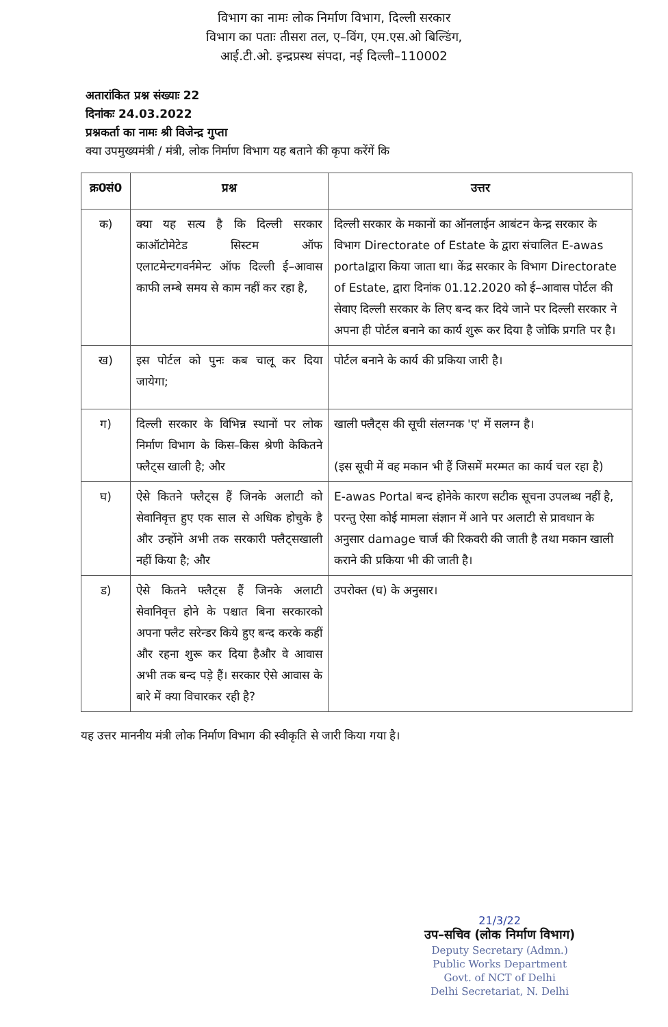विभाग का नामः लोक निर्माण विभाग, दिल्ली सरकार
विभाग का पताः तीसरा तल, ए–विंग, एम.एस.ओ बिल्डिंग,
आई.टी.ओ. इन्द्रप्रस्थ संपदा, नई दिल्ली–110002
अतारांकित प्रश्न संख्याः 22
दिनांकः 24.03.2022
प्रश्नकर्ता का नामः श्री विजेन्द्र गुप्ता
क्या उपमुख्यमंत्री / मंत्री, लोक निर्माण विभाग यह बताने की कृपा करेंगें कि
| क्र0सं0 | प्रश्न | उत्तर |
| --- | --- | --- |
| क) | क्या यह सत्य है कि दिल्ली सरकार काऑटोमेटेड सिस्टम ऑफ एलाटमेन्टगवर्नमेन्ट ऑफ दिल्ली ई–आवास काफी लम्बे समय से काम नहीं कर रहा है, | दिल्ली सरकार के मकानों का ऑनलाईन आबंटन केन्द्र सरकार के विभाग Directorate of Estate के द्वारा संचालित E-awas portalद्वारा किया जाता था। केंद्र सरकार के विभाग Directorate of Estate, द्वारा दिनांक 01.12.2020 को ई–आवास पोर्टल की सेवाए दिल्ली सरकार के लिए बन्द कर दिये जाने पर दिल्ली सरकार ने अपना ही पोर्टल बनाने का कार्य शुरू कर दिया है जोकि प्रगति पर है। |
| ख) | इस पोर्टल को पुनः कब चालू कर दिया जायेगा; | पोर्टल बनाने के कार्य की प्रकिया जारी है। |
| ग) | दिल्ली सरकार के विभिन्न स्थानों पर लोक निर्माण विभाग के किस–किस श्रेणी केकितने फ्लैट्स खाली है; और | खाली फ्लैट्स की सूची संलग्नक 'ए' में सलग्न है। (इस सूची में वह मकान भी हैं जिसमें मरम्मत का कार्य चल रहा है) |
| घ) | ऐसे कितने फ्लैट्स हैं जिनके अलाटी को सेवानिवृत्त हुए एक साल से अधिक होचुके है और उन्होंने अभी तक सरकारी फ्लैट्सखाली नहीं किया है; और | E-awas Portal बन्द होनेके कारण सटीक सूचना उपलब्ध नहीं है, परन्तु ऐसा कोई मामला संज्ञान में आने पर अलाटी से प्रावधान के अनुसार damage चार्ज की रिकवरी की जाती है तथा मकान खाली कराने की प्रकिया भी की जाती है। |
| ड) | ऐसे कितने फ्लैट्स हैं जिनके अलाटी सेवानिवृत्त होने के पश्चात बिना सरकारको अपना फ्लैट सरेन्डर किये हुए बन्द करके कहीं और रहना शुरू कर दिया हैऔर वे आवास अभी तक बन्द पड़े हैं। सरकार ऐसे आवास के बारे में क्या विचारकर रही है? | उपरोक्त (घ) के अनुसार। |
यह उत्तर माननीय मंत्री लोक निर्माण विभाग की स्वीकृति से जारी किया गया है।
21/3/22
उप–सचिव (लोक निर्माण विभाग)
Deputy Secretary (Admn.)
Public Works Department
Govt. of NCT of Delhi
Delhi Secretariat, N. Delhi